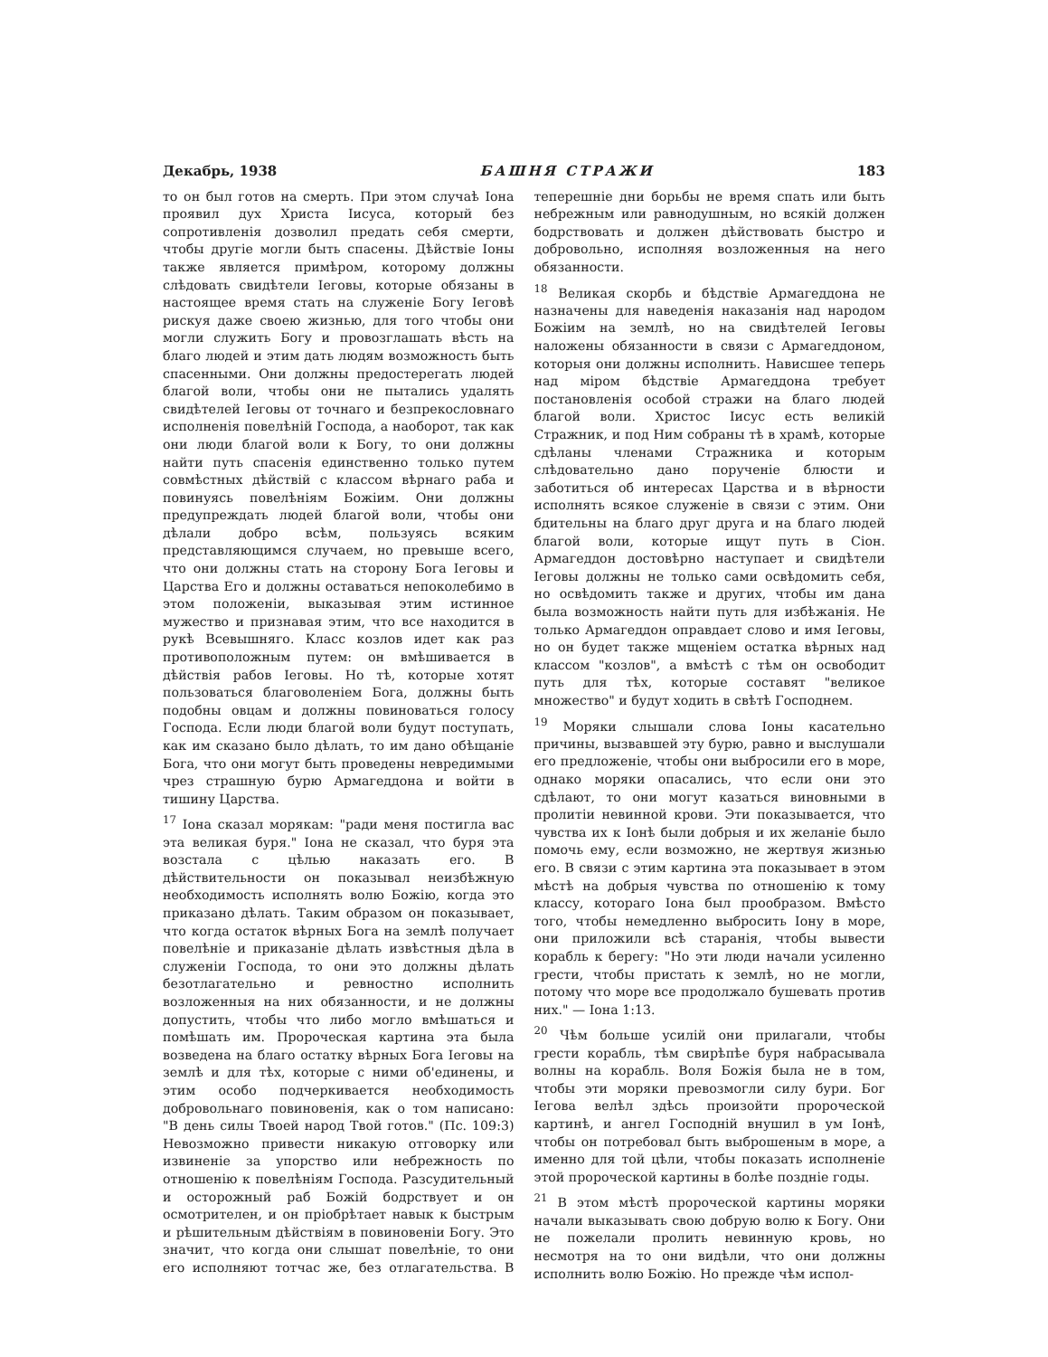Декабрь, 1938 БАШНЯ СТРАЖИ 183
то он был готов на смерть. При этом случаѣ Іона проявил дух Христа Іисуса, который без сопротивленія дозволил предать себя смерти, чтобы другіе могли быть спасены. Дѣйствіе Іоны также является примѣром, которому должны слѣдовать свидѣтели Іеговы, которые обязаны в настоящее время стать на служеніе Богу Іеговѣ рискуя даже своею жизнью, для того чтобы они могли служить Богу и провозглашать вѣсть на благо людей и этим дать людям возможность быть спасенными. Они должны предостерегать людей благой воли, чтобы они не пытались удалять свидѣтелей Іеговы от точнаго и безпрекословнаго исполненія повелѣній Господа, а наоборот, так как они люди благой воли к Богу, то они должны найти путь спасенія единственно только путем совмѣстных дѣйствій с классом вѣрнаго раба и повинуясь повелѣніям Божіим. Они должны предупреждать людей благой воли, чтобы они дѣлали добро всѣм, пользуясь всяким представляющимся случаем, но превыше всего, что они должны стать на сторону Бога Іеговы и Царства Его и должны оставаться непоколебимо в этом положеніи, выказывая этим истинное мужество и признавая этим, что все находится в рукѣ Всевышняго. Класс козлов идет как раз противоположным путем: он вмѣшивается в дѣйствія рабов Іеговы. Но тѣ, которые хотят пользоваться благоволеніем Бога, должны быть подобны овцам и должны повиноваться голосу Господа. Если люди благой воли будут поступать, как им сказано было дѣлать, то им дано обѣщаніе Бога, что они могут быть проведены невредимыми чрез страшную бурю Армагеддона и войти в тишину Царства.
<sup>17</sup> Іона сказал морякам: "ради меня постигла вас эта великая буря." Іона не сказал, что буря эта возстала с цѣлью наказать его. В дѣйствительности он показывал неизбѣжную необходимость исполнять волю Божію, когда это приказано дѣлать. Таким образом он показывает, что когда остаток вѣрных Бога на землѣ получает повелѣніе и приказаніе дѣлать извѣстныя дѣла в служеніи Господа, то они это должны дѣлать безотлагательно и ревностно исполнить возложенныя на них обязанности, и не должны допустить, чтобы что либо могло вмѣшаться и помѣшать им. Пророческая картина эта была возведена на благо остатку вѣрных Бога Іеговы на землѣ и для тѣх, которые с ними об'единены, и этим особо подчеркивается необходимость добровольнаго повиновенія, как о том написано: "В день силы Твоей народ Твой готов." (Пс. 109:3) Невозможно привести никакую отговорку или извиненіе за упорство или небрежность по отношенію к повелѣніям Господа. Разсудительный и осторожный раб Божій бодрствует и он осмотрителен, и он пріобрѣтает навык к быстрым и рѣшительным дѣйствіям в повиновеніи Богу. Это значит, что когда они слышат повелѣніе, то они его исполняют тотчас же, без отлагательства. В теперешніе дни борьбы не время спать или быть небрежным или равнодушным, но всякій должен бодрствовать и должен дѣйствовать быстро и добровольно, исполняя возложенныя на него обязанности.
<sup>18</sup> Великая скорбь и бѣдствіе Армагеддона не назначены для наведенія наказанія над народом Божіим на землѣ, но на свидѣтелей Іеговы наложены обязанности в связи с Армагеддоном, которыя они должны исполнить. Нависшее теперь над міром бѣдствіе Армагеддона требует постановленія особой стражи на благо людей благой воли. Христос Іисус есть великій Стражник, и под Ним собраны тѣ в храмѣ, которые сдѣланы членами Стражника и которым слѣдовательно дано порученіе блюсти и заботиться об интересах Царства и в вѣрности исполнять всякое служеніе в связи с этим. Они бдительны на благо друг друга и на благо людей благой воли, которые ищут путь в Сіон. Армагеддон достовѣрно наступает и свидѣтели Іеговы должны не только сами освѣдомить себя, но освѣдомить также и других, чтобы им дана была возможность найти путь для избѣжанія. Не только Армагеддон оправдает слово и имя Іеговы, но он будет также мщеніем остатка вѣрных над классом "козлов", а вмѣстѣ с тѣм он освободит путь для тѣх, которые составят "великое множество" и будут ходить в свѣтѣ Господнем.
<sup>19</sup> Моряки слышали слова Іоны касательно причины, вызвавшей эту бурю, равно и выслушали его предложеніе, чтобы они выбросили его в море, однако моряки опасались, что если они это сдѣлают, то они могут казаться виновными в пролитіи невинной крови. Эти показывается, что чувства их к Іонѣ были добрыя и их желаніе было помочь ему, если возможно, не жертвуя жизнью его. В связи с этим картина эта показывает в этом мѣстѣ на добрыя чувства по отношенію к тому классу, котораго Іона был прообразом. Вмѣсто того, чтобы немедленно выбросить Іону в море, они приложили всѣ старанія, чтобы вывести корабль к берегу: "Но эти люди начали усиленно грести, чтобы пристать к землѣ, но не могли, потому что море все продолжало бушевать против них." — Іона 1:13.
<sup>20</sup> Чѣм больше усилій они прилагали, чтобы грести корабль, тѣм свирѣпѣе буря набрасывала волны на корабль. Воля Божія была не в том, чтобы эти моряки превозмогли силу бури. Бог Іегова велѣл здѣсь произойти пророческой картинѣ, и ангел Господній внушил в ум Іонѣ, чтобы он потребовал быть выброшеным в море, а именно для той цѣли, чтобы показать исполненіе этой пророческой картины в болѣе поздніе годы.
<sup>21</sup> В этом мѣстѣ пророческой картины моряки начали выказывать свою добрую волю к Богу. Они не пожелали пролить невинную кровь, но несмотря на то они видѣли, что они должны исполнить волю Божію. Но прежде чѣм испол-